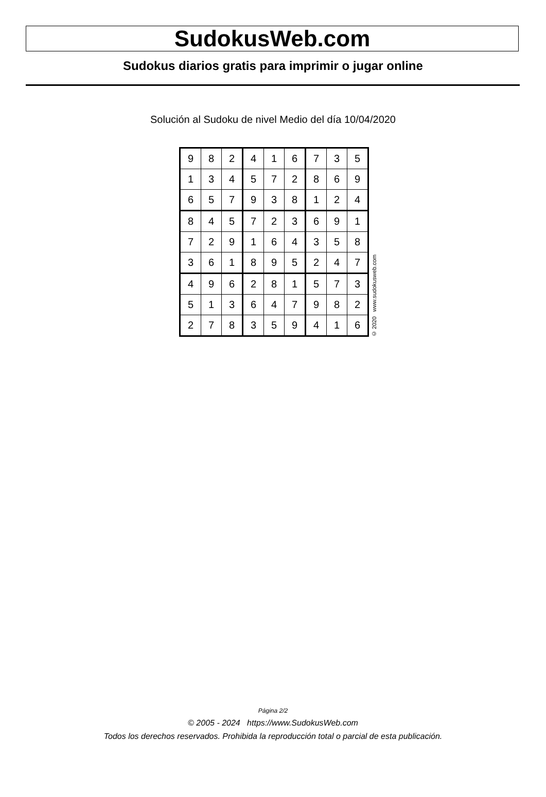SudokusWeb.com
Sudokus diarios gratis para imprimir o jugar online
Solución al Sudoku de nivel Medio del día 10/04/2020
| 9 | 8 | 2 | 4 | 1 | 6 | 7 | 3 | 5 |
| 1 | 3 | 4 | 5 | 7 | 2 | 8 | 6 | 9 |
| 6 | 5 | 7 | 9 | 3 | 8 | 1 | 2 | 4 |
| 8 | 4 | 5 | 7 | 2 | 3 | 6 | 9 | 1 |
| 7 | 2 | 9 | 1 | 6 | 4 | 3 | 5 | 8 |
| 3 | 6 | 1 | 8 | 9 | 5 | 2 | 4 | 7 |
| 4 | 9 | 6 | 2 | 8 | 1 | 5 | 7 | 3 |
| 5 | 1 | 3 | 6 | 4 | 7 | 9 | 8 | 2 |
| 2 | 7 | 8 | 3 | 5 | 9 | 4 | 1 | 6 |
© 2020 www.sudokusweb.com
Página 2/2
© 2005 - 2024 https://www.SudokusWeb.com
Todos los derechos reservados. Prohibida la reproducción total o parcial de esta publicación.